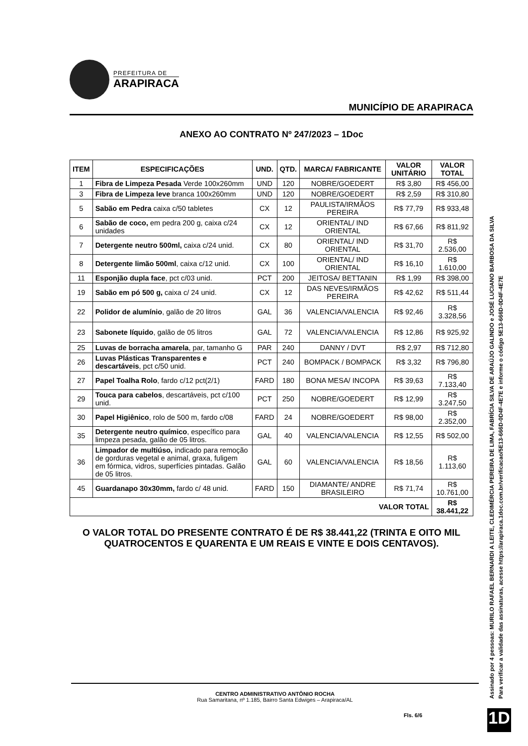PREFEITURA DE
ARAPIRACA
MUNICÍPIO DE ARAPIRACA
ANEXO AO CONTRATO Nº 247/2023 – 1Doc
| ITEM | ESPECIFICAÇÕES | UND. | QTD. | MARCA/ FABRICANTE | VALOR UNITÁRIO | VALOR TOTAL |
| --- | --- | --- | --- | --- | --- | --- |
| 1 | Fibra de Limpeza Pesada Verde 100x260mm | UND | 120 | NOBRE/GOEDERT | R$ 3,80 | R$ 456,00 |
| 3 | Fibra de Limpeza leve branca 100x260mm | UND | 120 | NOBRE/GOEDERT | R$ 2,59 | R$ 310,80 |
| 5 | Sabão em Pedra caixa c/50 tabletes | CX | 12 | PAULISTA/IRMÃOS PEREIRA | R$ 77,79 | R$ 933,48 |
| 6 | Sabão de coco, em pedra 200 g, caixa c/24 unidades | CX | 12 | ORIENTAL/ IND ORIENTAL | R$ 67,66 | R$ 811,92 |
| 7 | Detergente neutro 500ml, caixa c/24 unid. | CX | 80 | ORIENTAL/ IND ORIENTAL | R$ 31,70 | R$ 2.536,00 |
| 8 | Detergente limão 500ml , caixa c/12 unid. | CX | 100 | ORIENTAL/ IND ORIENTAL | R$ 16,10 | R$ 1.610,00 |
| 11 | Esponjão dupla face , pct c/03 unid. | PCT | 200 | JEITOSA/ BETTANIN | R$ 1,99 | R$ 398,00 |
| 19 | Sabão em pó 500 g, caixa c/ 24 unid. | CX | 12 | DAS NEVES/IRMÃOS PEREIRA | R$ 42,62 | R$ 511,44 |
| 22 | Polidor de alumínio , galão de 20 litros | GAL | 36 | VALENCIA/VALENCIA | R$ 92,46 | R$ 3.328,56 |
| 23 | Sabonete líquido , galão de 05 litros | GAL | 72 | VALENCIA/VALENCIA | R$ 12,86 | R$ 925,92 |
| 25 | Luvas de borracha amarela , par, tamanho G | PAR | 240 | DANNY / DVT | R$ 2,97 | R$ 712,80 |
| 26 | Luvas Plásticas Transparentes e descartáveis , pct c/50 unid. | PCT | 240 | BOMPACK / BOMPACK | R$ 3,32 | R$ 796,80 |
| 27 | Papel Toalha Rolo , fardo c/12 pct(2/1) | FARD | 180 | BONA MESA/ INCOPA | R$ 39,63 | R$ 7.133,40 |
| 29 | Touca para cabelos , descartáveis, pct c/100 unid. | PCT | 250 | NOBRE/GOEDERT | R$ 12,99 | R$ 3.247,50 |
| 30 | Papel Higiênico , rolo de 500 m, fardo c/08 | FARD | 24 | NOBRE/GOEDERT | R$ 98,00 | R$ 2.352,00 |
| 35 | Detergente neutro químico , específico para limpeza pesada, galão de 05 litros. | GAL | 40 | VALENCIA/VALENCIA | R$ 12,55 | R$ 502,00 |
| 36 | Limpador de multiúso, indicado para remoção de gorduras vegetal e animal, graxa, fuligem em fórmica, vidros, superfícies pintadas. Galão de 05 litros. | GAL | 60 | VALENCIA/VALENCIA | R$ 18,56 | R$ 1.113,60 |
| 45 | Guardanapo 30x30mm, fardo c/ 48 unid. | FARD | 150 | DIAMANTE/ ANDRE BRASILEIRO | R$ 71,74 | R$ 10.761,00 |
| VALOR TOTAL | | | | | | R$ 38.441,22 |
O VALOR TOTAL DO PRESENTE CONTRATO É DE R$ 38.441,22 (TRINTA E OITO MIL QUATROCENTOS E QUARENTA E UM REAIS E VINTE E DOIS CENTAVOS).
CENTRO ADMINISTRATIVO ANTÔNIO ROCHA
Rua Samaritana, nº 1.185, Bairro Santa Edwiges – Arapiraca/AL
Fls. 6/6
Assinado por 4 pessoas: MURILO RAFAEL BERNARDI A LEITE, CLEDIMÉRCIA PEREIRA DE LIMA, FABRÍCIA SILVA DE ARAÚJO GALINDO e JOSÉ LUCIANO BARBOSA DA SILVA
Para verificar a validade das assinaturas, acesse https://arapiraca.1doc.com.br/verificacao/5E13-666D-0D4F-4E7E e informe o código 5E13-666D-0D4F-4E7E
1D